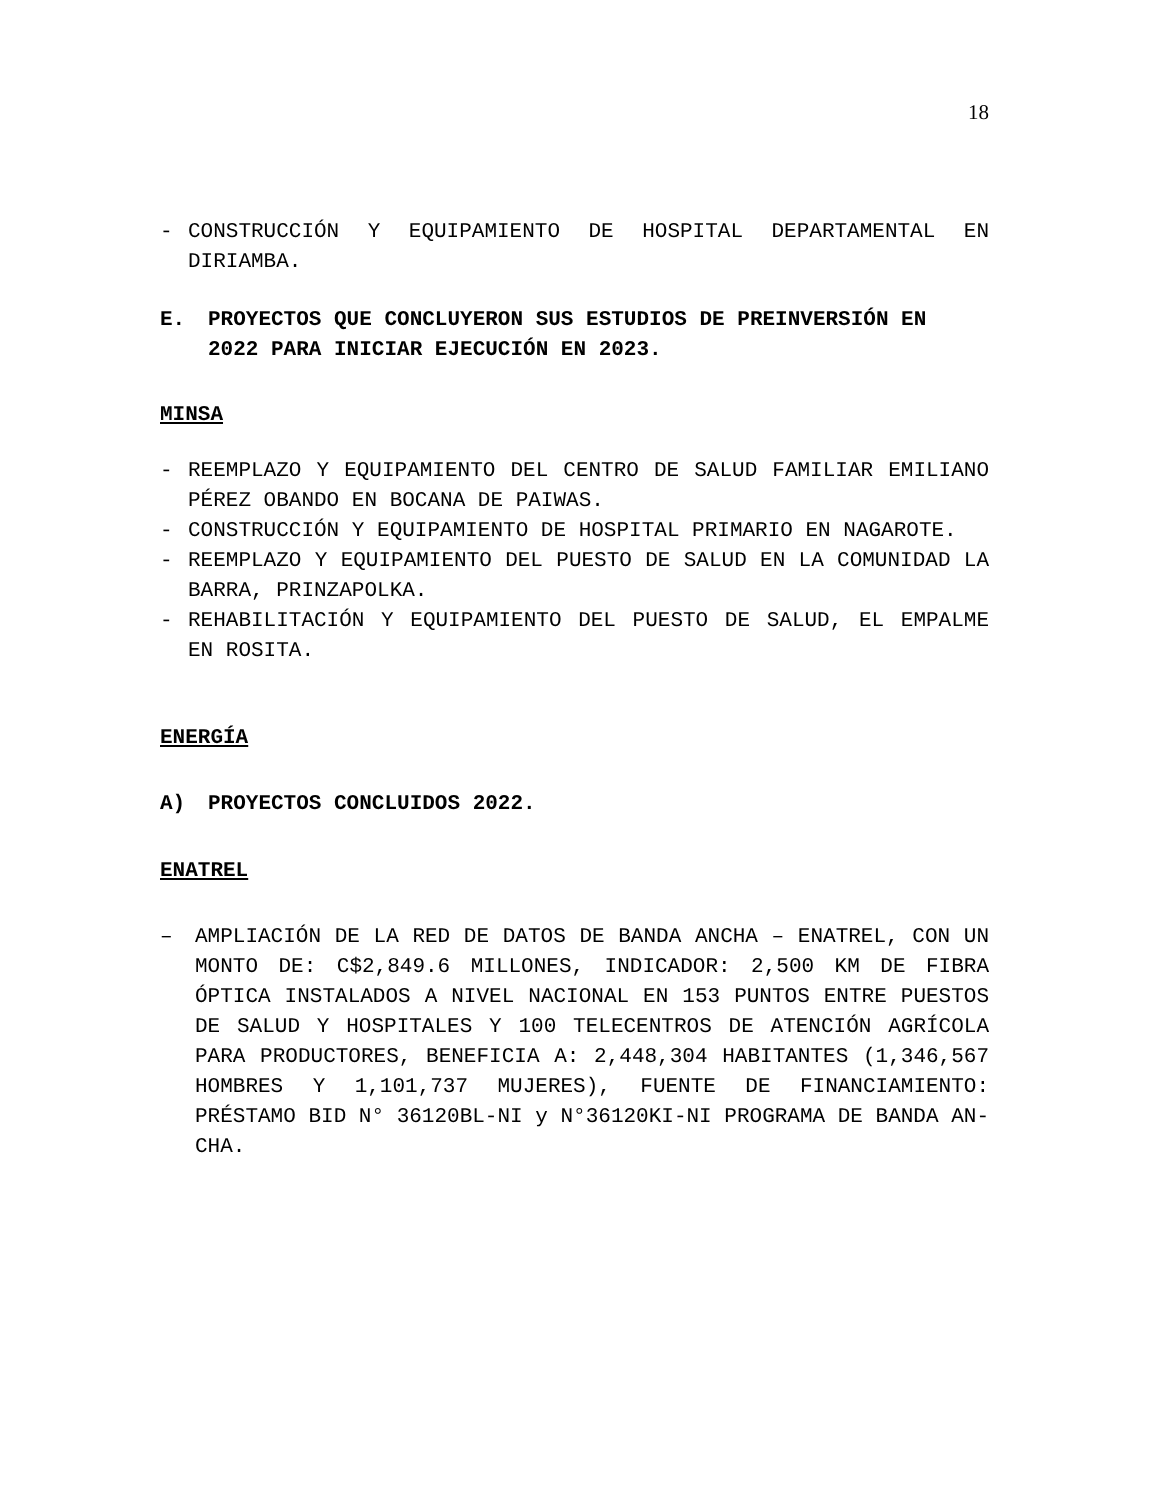18
- CONSTRUCCIÓN Y EQUIPAMIENTO DE HOSPITAL DEPARTAMENTAL EN DIRIAMBA.
E. PROYECTOS QUE CONCLUYERON SUS ESTUDIOS DE PREINVERSIÓN EN 2022 PARA INICIAR EJECUCIÓN EN 2023.
MINSA
- REEMPLAZO Y EQUIPAMIENTO DEL CENTRO DE SALUD FAMILIAR EMILIANO PÉREZ OBANDO EN BOCANA DE PAIWAS.
- CONSTRUCCIÓN Y EQUIPAMIENTO DE HOSPITAL PRIMARIO EN NAGAROTE.
- REEMPLAZO Y EQUIPAMIENTO DEL PUESTO DE SALUD EN LA COMUNIDAD LA BARRA, PRINZAPOLKA.
- REHABILITACIÓN Y EQUIPAMIENTO DEL PUESTO DE SALUD, EL EMPALME EN ROSITA.
ENERGÍA
A) PROYECTOS CONCLUIDOS 2022.
ENATREL
– AMPLIACIÓN DE LA RED DE DATOS DE BANDA ANCHA – ENATREL, CON UN MONTO DE: C$2,849.6 MILLONES, INDICADOR: 2,500 KM DE FIBRA ÓPTICA INSTALADOS A NIVEL NACIONAL EN 153 PUNTOS ENTRE PUESTOS DE SALUD Y HOSPITALES Y 100 TELECENTROS DE ATENCIÓN AGRÍCOLA PARA PRODUCTORES, BENEFICIA A: 2,448,304 HABITANTES (1,346,567 HOMBRES Y 1,101,737 MUJERES), FUENTE DE FINANCIAMIENTO: PRÉSTAMO BID N° 36120BL-NI y N°36120KI-NI PROGRAMA DE BANDA AN-CHA.